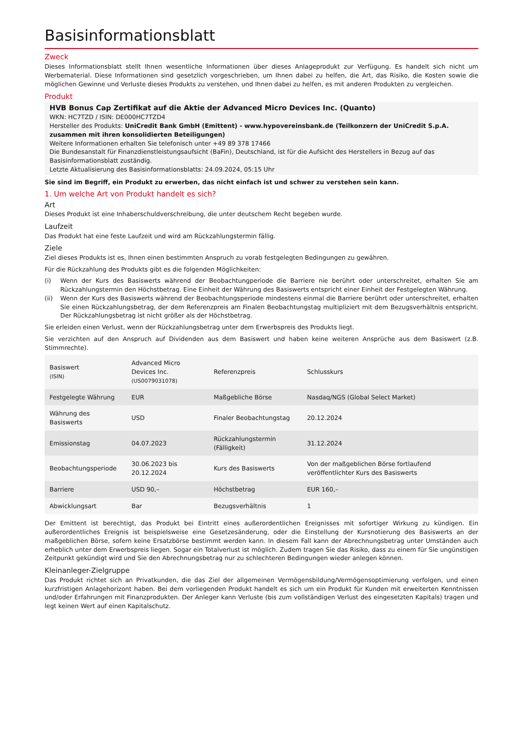Basisinformationsblatt
Zweck
Dieses Informationsblatt stellt Ihnen wesentliche Informationen über dieses Anlageprodukt zur Verfügung. Es handelt sich nicht um Werbematerial. Diese Informationen sind gesetzlich vorgeschrieben, um Ihnen dabei zu helfen, die Art, das Risiko, die Kosten sowie die möglichen Gewinne und Verluste dieses Produkts zu verstehen, und Ihnen dabei zu helfen, es mit anderen Produkten zu vergleichen.
Produkt
HVB Bonus Cap Zertifikat auf die Aktie der Advanced Micro Devices Inc. (Quanto)
WKN: HC7TZD / ISIN: DE000HC7TZD4
Hersteller des Produkts: UniCredit Bank GmbH (Emittent) - www.hypovereinsbank.de (Teilkonzern der UniCredit S.p.A. zusammen mit ihren konsolidierten Beteiligungen)
Weitere Informationen erhalten Sie telefonisch unter +49 89 378 17466
Die Bundesanstalt für Finanzdienstleistungsaufsicht (BaFin), Deutschland, ist für die Aufsicht des Herstellers in Bezug auf das Basisinformationsblatt zuständig.
Letzte Aktualisierung des Basisinformationsblatts: 24.09.2024, 05:15 Uhr
Sie sind im Begriff, ein Produkt zu erwerben, das nicht einfach ist und schwer zu verstehen sein kann.
1. Um welche Art von Produkt handelt es sich?
Art
Dieses Produkt ist eine Inhaberschuldverschreibung, die unter deutschem Recht begeben wurde.
Laufzeit
Das Produkt hat eine feste Laufzeit und wird am Rückzahlungstermin fällig.
Ziele
Ziel dieses Produkts ist es, Ihnen einen bestimmten Anspruch zu vorab festgelegten Bedingungen zu gewähren.
Für die Rückzahlung des Produkts gibt es die folgenden Möglichkeiten:
(i) Wenn der Kurs des Basiswerts während der Beobachtungperiode die Barriere nie berührt oder unterschreitet, erhalten Sie am Rückzahlungstermin den Höchstbetrag. Eine Einheit der Währung des Basiswerts entspricht einer Einheit der Festgelegten Währung.
(ii) Wenn der Kurs des Basiswerts während der Beobachtungsperiode mindestens einmal die Barriere berührt oder unterschreitet, erhalten Sie einen Rückzahlungsbetrag, der dem Referenzpreis am Finalen Beobachtungstag multipliziert mit dem Bezugsverhältnis entspricht. Der Rückzahlungsbetrag ist nicht größer als der Höchstbetrag.
Sie erleiden einen Verlust, wenn der Rückzahlungsbetrag unter dem Erwerbspreis des Produkts liegt.
Sie verzichten auf den Anspruch auf Dividenden aus dem Basiswert und haben keine weiteren Ansprüche aus dem Basiswert (z.B. Stimmrechte).
| Basiswert (ISIN) | Advanced Micro Devices Inc. (US0079031078) | Referenzpreis | Schlusskurs |
| Festgelegte Währung | EUR | Maßgebliche Börse | Nasdaq/NGS (Global Select Market) |
| Währung des Basiswerts | USD | Finaler Beobachtungstag | 20.12.2024 |
| Emissionstag | 04.07.2023 | Rückzahlungstermin (Fälligkeit) | 31.12.2024 |
| Beobachtungsperiode | 30.06.2023 bis 20.12.2024 | Kurs des Basiswerts | Von der maßgeblichen Börse fortlaufend veröffentlichter Kurs des Basiswerts |
| Barriere | USD 90,– | Höchstbetrag | EUR 160,– |
| Abwicklungsart | Bar | Bezugsverhältnis | 1 |
Der Emittent ist berechtigt, das Produkt bei Eintritt eines außerordentlichen Ereignisses mit sofortiger Wirkung zu kündigen. Ein außerordentliches Ereignis ist beispielsweise eine Gesetzesänderung, oder die Einstellung der Kursnotierung des Basiswerts an der maßgeblichen Börse, sofern keine Ersatzbörse bestimmt werden kann. In diesem Fall kann der Abrechnungsbetrag unter Umständen auch erheblich unter dem Erwerbspreis liegen. Sogar ein Totalverlust ist möglich. Zudem tragen Sie das Risiko, dass zu einem für Sie ungünstigen Zeitpunkt gekündigt wird und Sie den Abrechnungsbetrag nur zu schlechteren Bedingungen wieder anlegen können.
Kleinanleger-Zielgruppe
Das Produkt richtet sich an Privatkunden, die das Ziel der allgemeinen Vermögensbildung/Vermögensoptimierung verfolgen, und einen kurzfristigen Anlagehorizont haben. Bei dem vorliegenden Produkt handelt es sich um ein Produkt für Kunden mit erweiterten Kenntnissen und/oder Erfahrungen mit Finanzprodukten. Der Anleger kann Verluste (bis zum vollständigen Verlust des eingesetzten Kapitals) tragen und legt keinen Wert auf einen Kapitalschutz.